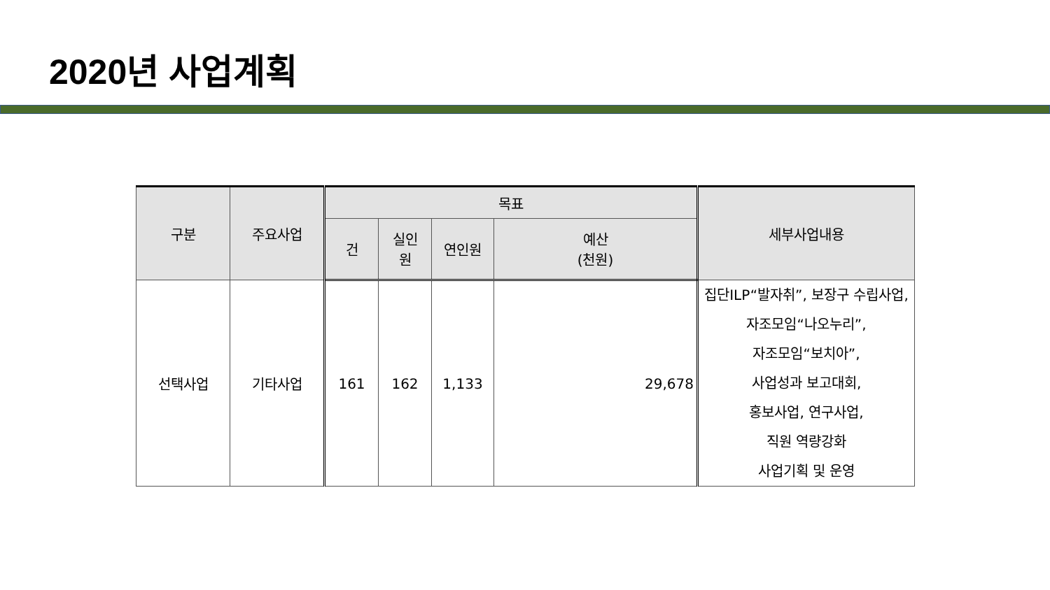2020년 사업계획
| 구분 | 주요사업 | 목표 | | | | 세부사업내용 |
| --- | --- | --- | --- | --- | --- | --- |
| | | 건 | 실인 원 | 연인원 | 예산 (천원) | |
| 선택사업 | 기타사업 | 161 | 162 | 1,133 | 29,678 | 집단ILP“발자취”, 보장구 수립사업, 자조모임“나오누리”, 자조모임“보치아”, 사업성과 보고대회, 홍보사업, 연구사업, 직원 역량강화 사업기획 및 운영 |